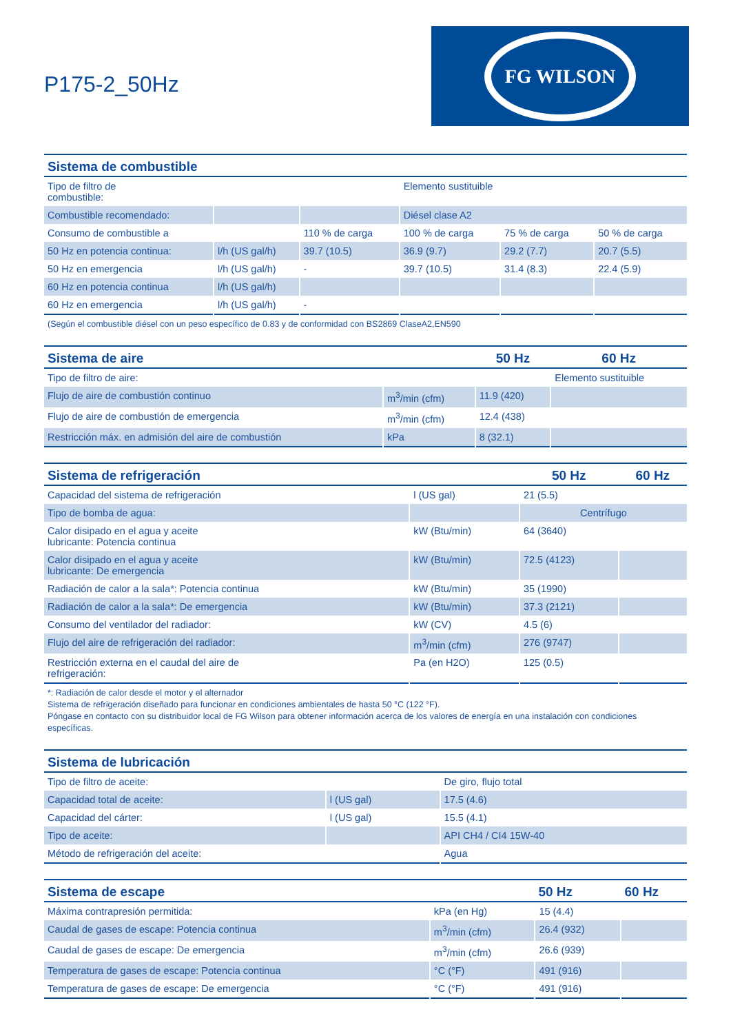P175-2_50Hz
FG WILSON
| Sistema de combustible | | | | | |
| --- | --- | --- | --- | --- | --- |
| Tipo de filtro de combustible: | | | Elemento sustituible | | |
| Combustible recomendado: | | | Diésel clase A2 | | |
| Consumo de combustible a | | 110 % de carga | 100 % de carga | 75 % de carga | 50 % de carga |
| 50 Hz en potencia continua: | l/h (US gal/h) | 39.7 (10.5) | 36.9 (9.7) | 29.2 (7.7) | 20.7 (5.5) |
| 50 Hz en emergencia | l/h (US gal/h) | - | 39.7 (10.5) | 31.4 (8.3) | 22.4 (5.9) |
| 60 Hz en potencia continua | l/h (US gal/h) | | | | |
| 60 Hz en emergencia | l/h (US gal/h) | - | | | |
(Según el combustible diésel con un peso específico de 0.83 y de conformidad con BS2869 ClaseA2,EN590
| Sistema de aire | | 50 Hz | 60 Hz |
| --- | --- | --- | --- |
| Tipo de filtro de aire: | | | Elemento sustituible |
| Flujo de aire de combustión continuo | m<sup>3</sup>/min (cfm) | 11.9 (420) | |
| Flujo de aire de combustión de emergencia | m<sup>3</sup>/min (cfm) | 12.4 (438) | |
| Restricción máx. en admisión del aire de combustión | kPa | 8 (32.1) | |
| Sistema de refrigeración | | 50 Hz | 60 Hz |
| --- | --- | --- | --- |
| Capacidad del sistema de refrigeración | l (US gal) | 21 (5.5) | |
| Tipo de bomba de agua: | | Centrífugo | |
| Calor disipado en el agua y aceite lubricante: Potencia continua | kW (Btu/min) | 64 (3640) | |
| Calor disipado en el agua y aceite lubricante: De emergencia | kW (Btu/min) | 72.5 (4123) | |
| Radiación de calor a la sala*: Potencia continua | kW (Btu/min) | 35 (1990) | |
| Radiación de calor a la sala*: De emergencia | kW (Btu/min) | 37.3 (2121) | |
| Consumo del ventilador del radiador: | kW (CV) | 4.5 (6) | |
| Flujo del aire de refrigeración del radiador: | m<sup>3</sup>/min (cfm) | 276 (9747) | |
| Restricción externa en el caudal del aire de refrigeración: | Pa (en H2O) | 125 (0.5) | |
*: Radiación de calor desde el motor y el alternador
Sistema de refrigeración diseñado para funcionar en condiciones ambientales de hasta 50 °C (122 °F).
Póngase en contacto con su distribuidor local de FG Wilson para obtener información acerca de los valores de energía en una instalación con condiciones específicas.
| Sistema de lubricación | | |
| --- | --- | --- |
| Tipo de filtro de aceite: | | De giro, flujo total |
| Capacidad total de aceite: | l (US gal) | 17.5 (4.6) |
| Capacidad del cárter: | l (US gal) | 15.5 (4.1) |
| Tipo de aceite: | | API CH4 / CI4 15W-40 |
| Método de refrigeración del aceite: | | Agua |
| Sistema de escape | | 50 Hz | 60 Hz |
| --- | --- | --- | --- |
| Máxima contrapresión permitida: | kPa (en Hg) | 15 (4.4) | |
| Caudal de gases de escape: Potencia continua | m<sup>3</sup>/min (cfm) | 26.4 (932) | |
| Caudal de gases de escape: De emergencia | m<sup>3</sup>/min (cfm) | 26.6 (939) | |
| Temperatura de gases de escape: Potencia continua | °C (°F) | 491 (916) | |
| Temperatura de gases de escape: De emergencia | °C (°F) | 491 (916) | |